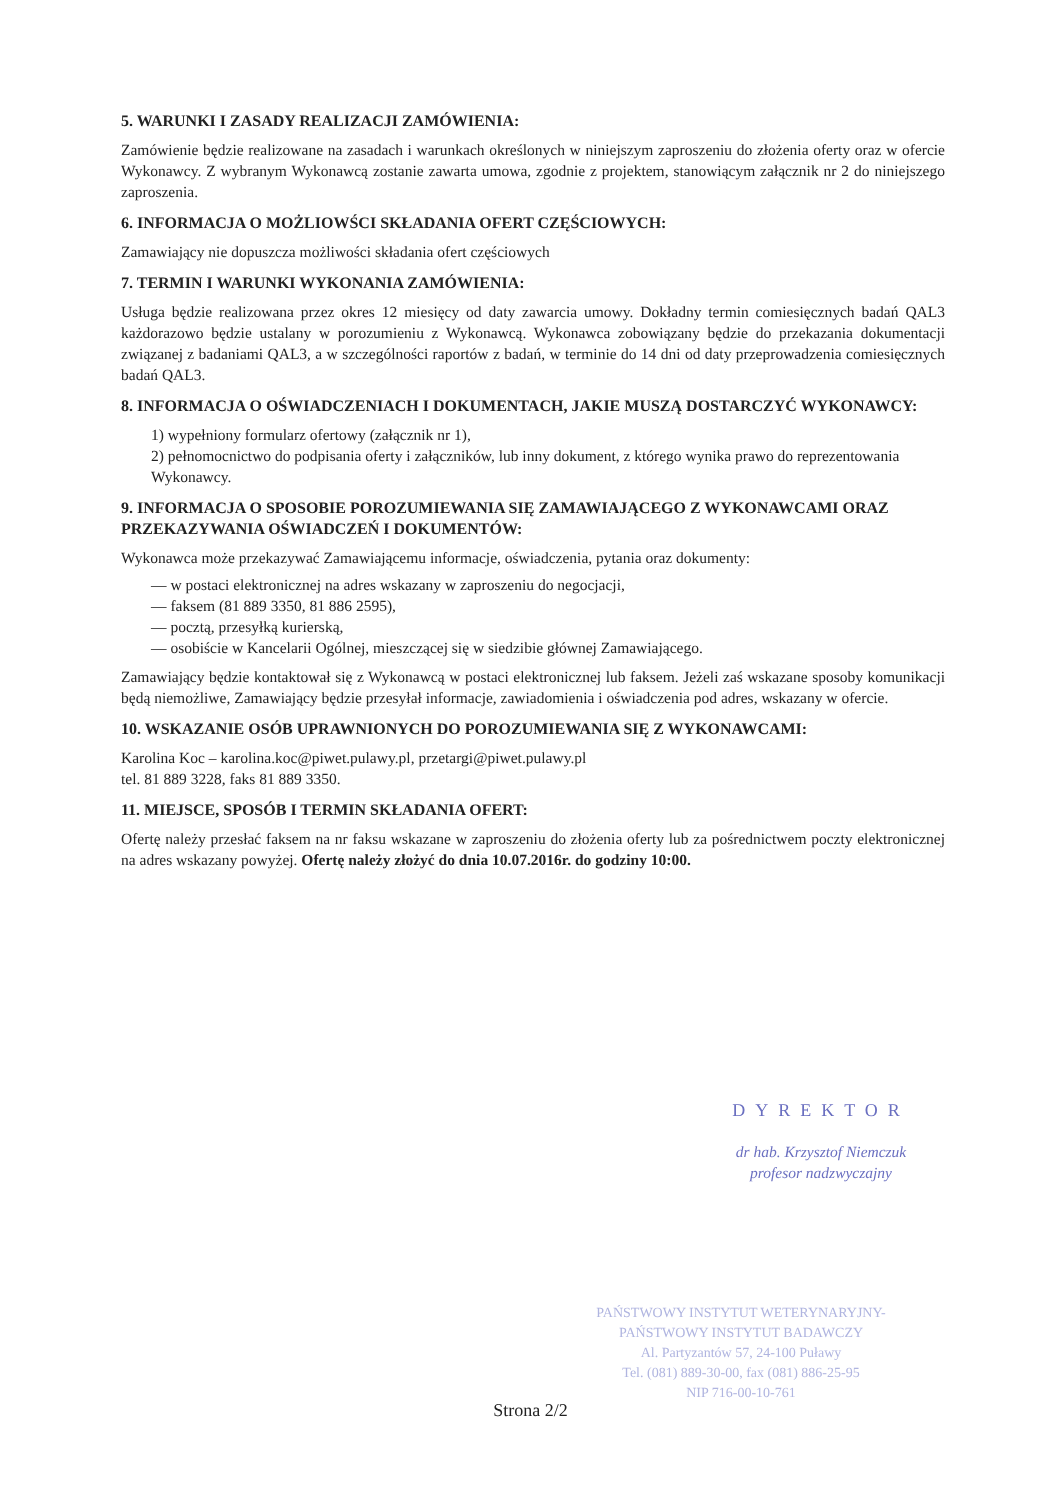5. WARUNKI I ZASADY REALIZACJI ZAMÓWIENIA:
Zamówienie będzie realizowane na zasadach i warunkach określonych w niniejszym zaproszeniu do złożenia oferty oraz w ofercie Wykonawcy. Z wybranym Wykonawcą zostanie zawarta umowa, zgodnie z projektem, stanowiącym załącznik nr 2 do niniejszego zaproszenia.
6. INFORMACJA O MOŻLIOWŚCI SKŁADANIA OFERT CZĘŚCIOWYCH:
Zamawiający nie dopuszcza możliwości składania ofert częściowych
7. TERMIN I WARUNKI WYKONANIA ZAMÓWIENIA:
Usługa będzie realizowana przez okres 12 miesięcy od daty zawarcia umowy. Dokładny termin comiesięcznych badań QAL3 każdorazowo będzie ustalany w porozumieniu z Wykonawcą. Wykonawca zobowiązany będzie do przekazania dokumentacji związanej z badaniami QAL3, a w szczególności raportów z badań, w terminie do 14 dni od daty przeprowadzenia comiesięcznych badań QAL3.
8. INFORMACJA O OŚWIADCZENIACH I DOKUMENTACH, JAKIE MUSZĄ DOSTARCZYĆ WYKONAWCY:
1) wypełniony formularz ofertowy (załącznik nr 1),
2) pełnomocnictwo do podpisania oferty i załączników, lub inny dokument, z którego wynika prawo do reprezentowania Wykonawcy.
9. INFORMACJA O SPOSOBIE POROZUMIEWANIA SIĘ ZAMAWIAJĄCEGO Z WYKONAWCAMI ORAZ PRZEKAZYWANIA OŚWIADCZEŃ I DOKUMENTÓW:
Wykonawca może przekazywać Zamawiającemu informacje, oświadczenia, pytania oraz dokumenty:
— w postaci elektronicznej na adres wskazany w zaproszeniu do negocjacji,
— faksem (81 889 3350, 81 886 2595),
— pocztą, przesyłką kurierską,
— osobiście w Kancelarii Ogólnej, mieszczącej się w siedzibie głównej Zamawiającego.
Zamawiający będzie kontaktował się z Wykonawcą w postaci elektronicznej lub faksem. Jeżeli zaś wskazane sposoby komunikacji będą niemożliwe, Zamawiający będzie przesyłał informacje, zawiadomienia i oświadczenia pod adres, wskazany w ofercie.
10. WSKAZANIE OSÓB UPRAWNIONYCH DO POROZUMIEWANIA SIĘ Z WYKONAWCAMI:
Karolina Koc – karolina.koc@piwet.pulawy.pl, przetargi@piwet.pulawy.pl
tel. 81 889 3228, faks 81 889 3350.
11. MIEJSCE, SPOSÓB I TERMIN SKŁADANIA OFERT:
Ofertę należy przesłać faksem na nr faksu wskazane w zaproszeniu do złożenia oferty lub za pośrednictwem poczty elektronicznej na adres wskazany powyżej. Ofertę należy złożyć do dnia 10.07.2016r. do godziny 10:00.
DYREKTOR
dr hab. Krzysztof Niemczuk
profesor nadzwyczajny
PAŃSTWOWY INSTYTUT WETERYNARYJNY-
PAŃSTWOWY INSTYTUT BADAWCZY
Al. Partyzantów 57, 24-100 Puławy
Tel. (081) 889-30-00, fax (081) 886-25-95
NIP 716-00-10-761
Strona 2/2